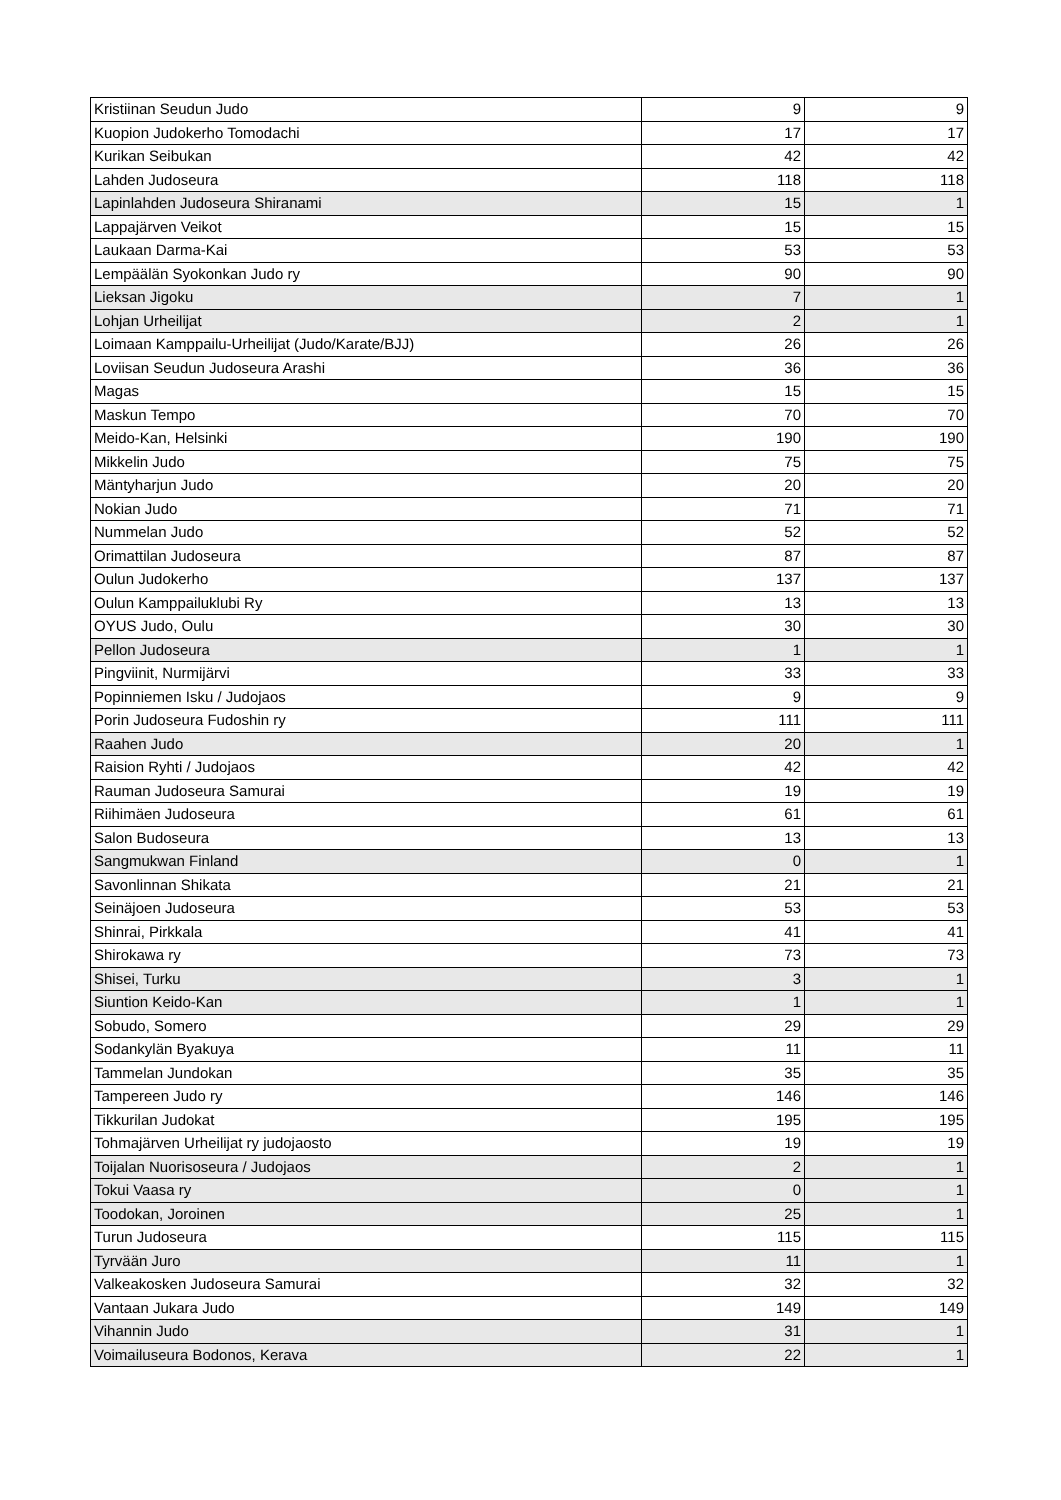| Kristiinan Seudun Judo | 9 | 9 |
| Kuopion Judokerho Tomodachi | 17 | 17 |
| Kurikan Seibukan | 42 | 42 |
| Lahden Judoseura | 118 | 118 |
| Lapinlahden Judoseura Shiranami | 15 | 1 |
| Lappajärven Veikot | 15 | 15 |
| Laukaan Darma-Kai | 53 | 53 |
| Lempäälän Syokonkan Judo ry | 90 | 90 |
| Lieksan Jigoku | 7 | 1 |
| Lohjan Urheilijat | 2 | 1 |
| Loimaan Kamppailu-Urheilijat (Judo/Karate/BJJ) | 26 | 26 |
| Loviisan Seudun Judoseura Arashi | 36 | 36 |
| Magas | 15 | 15 |
| Maskun Tempo | 70 | 70 |
| Meido-Kan, Helsinki | 190 | 190 |
| Mikkelin Judo | 75 | 75 |
| Mäntyharjun Judo | 20 | 20 |
| Nokian Judo | 71 | 71 |
| Nummelan Judo | 52 | 52 |
| Orimattilan Judoseura | 87 | 87 |
| Oulun Judokerho | 137 | 137 |
| Oulun Kamppailuklubi Ry | 13 | 13 |
| OYUS Judo, Oulu | 30 | 30 |
| Pellon Judoseura | 1 | 1 |
| Pingviinit, Nurmijärvi | 33 | 33 |
| Popinniemen Isku / Judojaos | 9 | 9 |
| Porin Judoseura Fudoshin ry | 111 | 111 |
| Raahen Judo | 20 | 1 |
| Raision Ryhti / Judojaos | 42 | 42 |
| Rauman Judoseura Samurai | 19 | 19 |
| Riihimäen Judoseura | 61 | 61 |
| Salon Budoseura | 13 | 13 |
| Sangmukwan Finland | 0 | 1 |
| Savonlinnan Shikata | 21 | 21 |
| Seinäjoen Judoseura | 53 | 53 |
| Shinrai, Pirkkala | 41 | 41 |
| Shirokawa ry | 73 | 73 |
| Shisei, Turku | 3 | 1 |
| Siuntion Keido-Kan | 1 | 1 |
| Sobudo, Somero | 29 | 29 |
| Sodankylän Byakuya | 11 | 11 |
| Tammelan Jundokan | 35 | 35 |
| Tampereen Judo ry | 146 | 146 |
| Tikkurilan Judokat | 195 | 195 |
| Tohmajärven Urheilijat ry judojaosto | 19 | 19 |
| Toijalan Nuorisoseura / Judojaos | 2 | 1 |
| Tokui Vaasa ry | 0 | 1 |
| Toodokan, Joroinen | 25 | 1 |
| Turun Judoseura | 115 | 115 |
| Tyrvään Juro | 11 | 1 |
| Valkeakosken Judoseura Samurai | 32 | 32 |
| Vantaan Jukara Judo | 149 | 149 |
| Vihannin Judo | 31 | 1 |
| Voimailuseura Bodonos, Kerava | 22 | 1 |